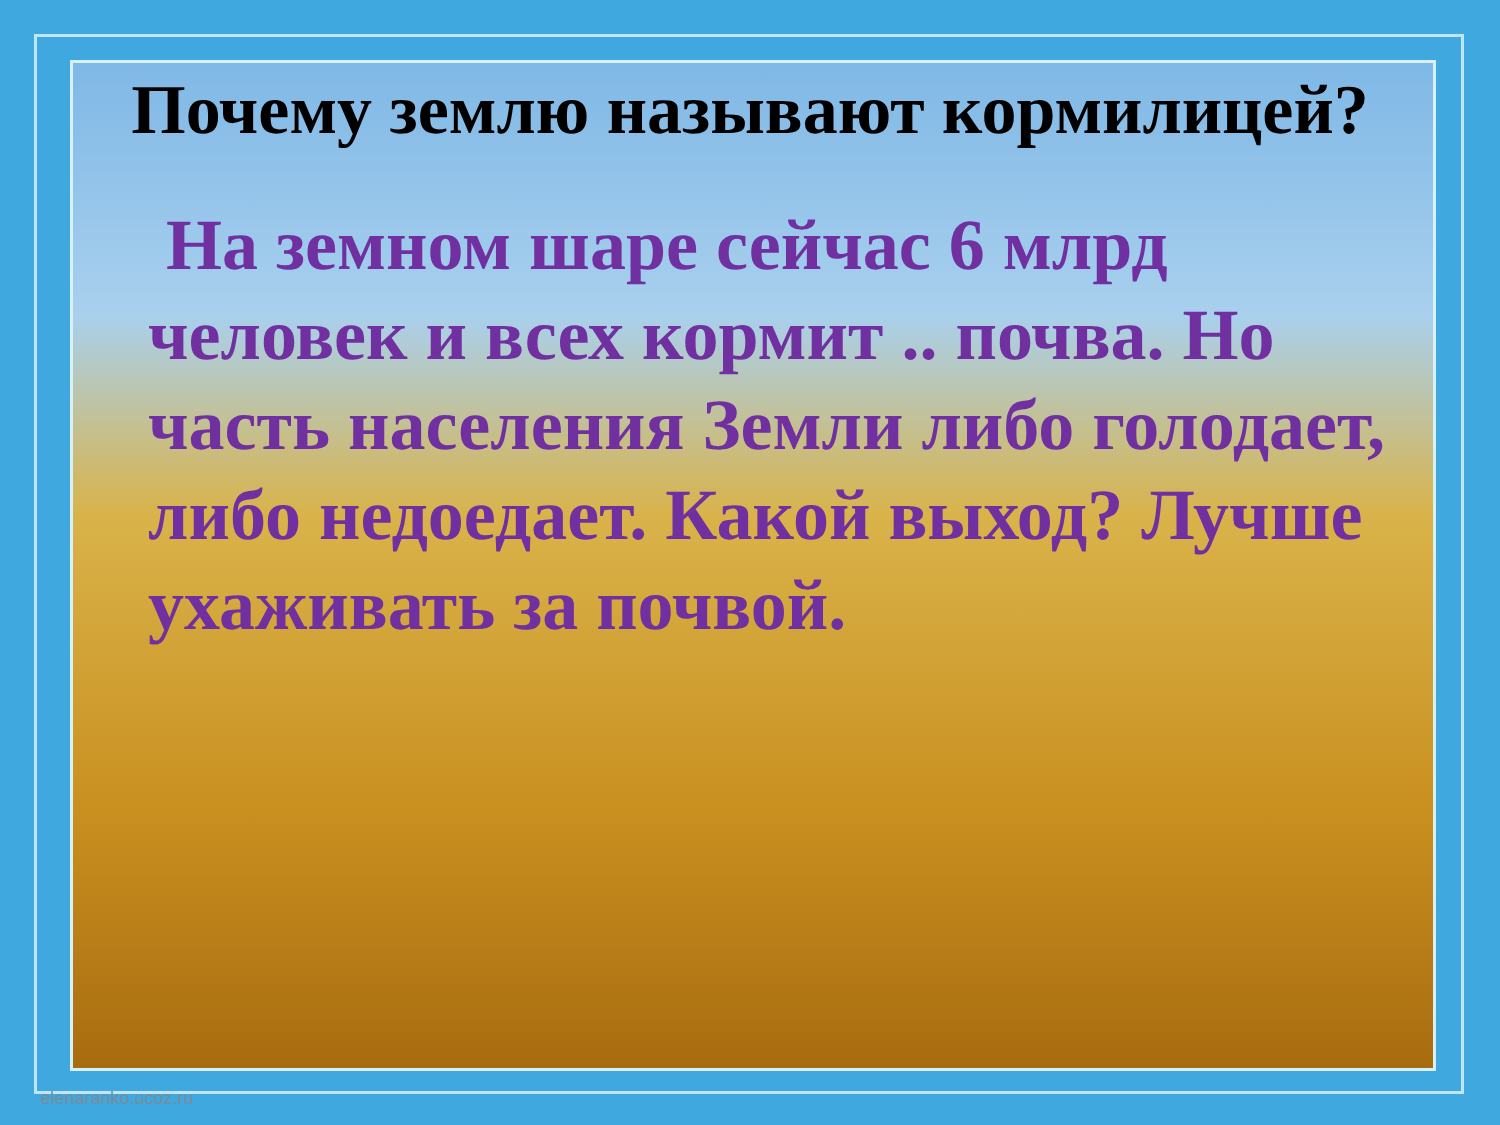Почему землю называют кормилицей?
На земном шаре сейчас 6 млрд человек и всех кормит .. почва. Но часть населения Земли либо голодает, либо недоедает. Какой выход? Лучше ухаживать за почвой.
elenaranko.ucoz.ru